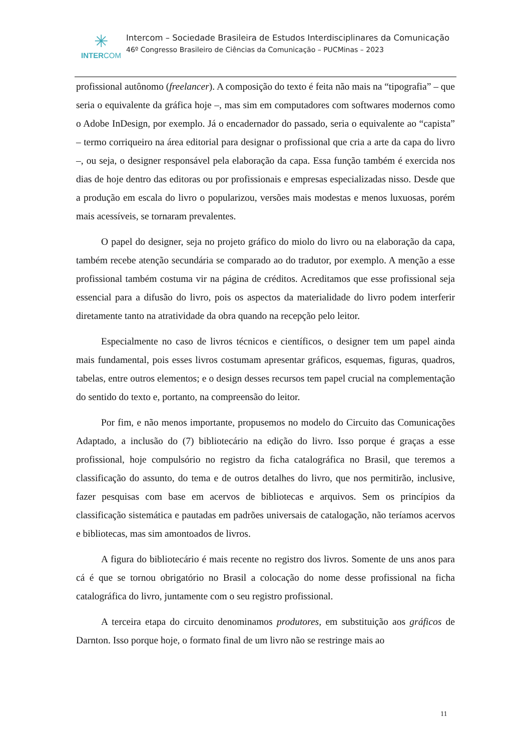✳
INTERCOM
Intercom – Sociedade Brasileira de Estudos Interdisciplinares da Comunicação
46º Congresso Brasileiro de Ciências da Comunicação – PUCMinas – 2023
profissional autônomo (freelancer). A composição do texto é feita não mais na “tipografia” – que seria o equivalente da gráfica hoje –, mas sim em computadores com softwares modernos como o Adobe InDesign, por exemplo. Já o encadernador do passado, seria o equivalente ao “capista” – termo corriqueiro na área editorial para designar o profissional que cria a arte da capa do livro –, ou seja, o designer responsável pela elaboração da capa. Essa função também é exercida nos dias de hoje dentro das editoras ou por profissionais e empresas especializadas nisso. Desde que a produção em escala do livro o popularizou, versões mais modestas e menos luxuosas, porém mais acessíveis, se tornaram prevalentes.
O papel do designer, seja no projeto gráfico do miolo do livro ou na elaboração da capa, também recebe atenção secundária se comparado ao do tradutor, por exemplo. A menção a esse profissional também costuma vir na página de créditos. Acreditamos que esse profissional seja essencial para a difusão do livro, pois os aspectos da materialidade do livro podem interferir diretamente tanto na atratividade da obra quando na recepção pelo leitor.
Especialmente no caso de livros técnicos e científicos, o designer tem um papel ainda mais fundamental, pois esses livros costumam apresentar gráficos, esquemas, figuras, quadros, tabelas, entre outros elementos; e o design desses recursos tem papel crucial na complementação do sentido do texto e, portanto, na compreensão do leitor.
Por fim, e não menos importante, propusemos no modelo do Circuito das Comunicações Adaptado, a inclusão do (7) bibliotecário na edição do livro. Isso porque é graças a esse profissional, hoje compulsório no registro da ficha catalográfica no Brasil, que teremos a classificação do assunto, do tema e de outros detalhes do livro, que nos permitirão, inclusive, fazer pesquisas com base em acervos de bibliotecas e arquivos. Sem os princípios da classificação sistemática e pautadas em padrões universais de catalogação, não teríamos acervos e bibliotecas, mas sim amontoados de livros.
A figura do bibliotecário é mais recente no registro dos livros. Somente de uns anos para cá é que se tornou obrigatório no Brasil a colocação do nome desse profissional na ficha catalográfica do livro, juntamente com o seu registro profissional.
A terceira etapa do circuito denominamos produtores, em substituição aos gráficos de Darnton. Isso porque hoje, o formato final de um livro não se restringe mais ao
11